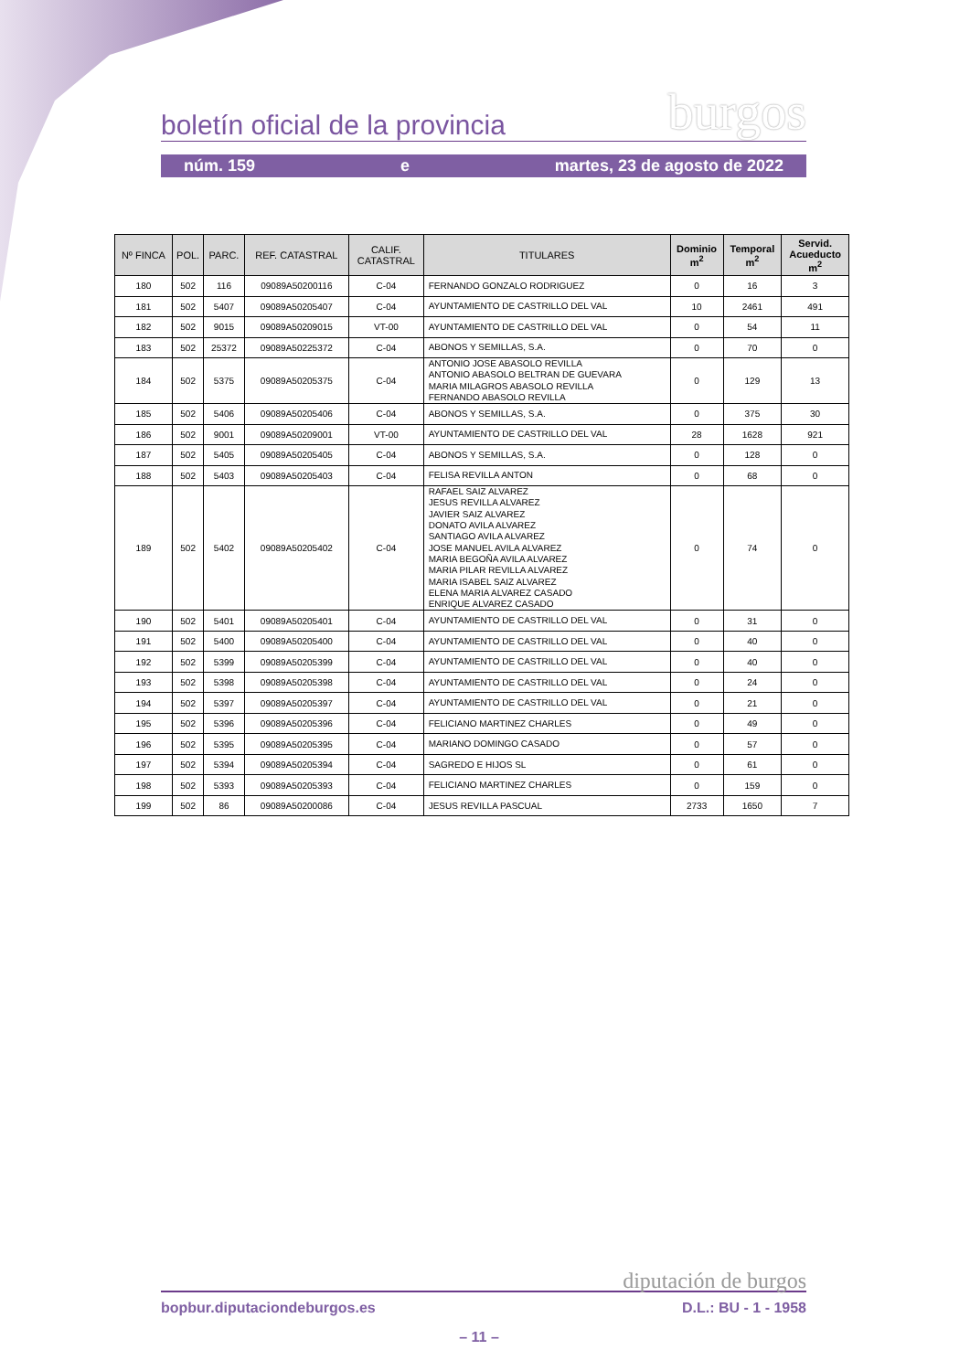boletín oficial de la provincia burgos
núm. 159 e martes, 23 de agosto de 2022
| Nº FINCA | POL. | PARC. | REF. CATASTRAL | CALIF. CATASTRAL | TITULARES | Dominio m<sup>2</sup> | Temporal m<sup>2</sup> | Servid. Acueducto m<sup>2</sup> |
| --- | --- | --- | --- | --- | --- | --- | --- | --- |
| 180 | 502 | 116 | 09089A50200116 | C-04 | FERNANDO GONZALO RODRIGUEZ | 0 | 16 | 3 |
| 181 | 502 | 5407 | 09089A50205407 | C-04 | AYUNTAMIENTO DE CASTRILLO DEL VAL | 10 | 2461 | 491 |
| 182 | 502 | 9015 | 09089A50209015 | VT-00 | AYUNTAMIENTO DE CASTRILLO DEL VAL | 0 | 54 | 11 |
| 183 | 502 | 25372 | 09089A50225372 | C-04 | ABONOS Y SEMILLAS, S.A. | 0 | 70 | 0 |
| 184 | 502 | 5375 | 09089A50205375 | C-04 | ANTONIO JOSE ABASOLO REVILLA ANTONIO ABASOLO BELTRAN DE GUEVARA MARIA MILAGROS ABASOLO REVILLA FERNANDO ABASOLO REVILLA | 0 | 129 | 13 |
| 185 | 502 | 5406 | 09089A50205406 | C-04 | ABONOS Y SEMILLAS, S.A. | 0 | 375 | 30 |
| 186 | 502 | 9001 | 09089A50209001 | VT-00 | AYUNTAMIENTO DE CASTRILLO DEL VAL | 28 | 1628 | 921 |
| 187 | 502 | 5405 | 09089A50205405 | C-04 | ABONOS Y SEMILLAS, S.A. | 0 | 128 | 0 |
| 188 | 502 | 5403 | 09089A50205403 | C-04 | FELISA REVILLA ANTON | 0 | 68 | 0 |
| 189 | 502 | 5402 | 09089A50205402 | C-04 | RAFAEL SAIZ ALVAREZ JESUS REVILLA ALVAREZ JAVIER SAIZ ALVAREZ DONATO AVILA ALVAREZ SANTIAGO AVILA ALVAREZ JOSE MANUEL AVILA ALVAREZ MARIA BEGOÑA AVILA ALVAREZ MARIA PILAR REVILLA ALVAREZ MARIA ISABEL SAIZ ALVAREZ ELENA MARIA ALVAREZ CASADO ENRIQUE ALVAREZ CASADO | 0 | 74 | 0 |
| 190 | 502 | 5401 | 09089A50205401 | C-04 | AYUNTAMIENTO DE CASTRILLO DEL VAL | 0 | 31 | 0 |
| 191 | 502 | 5400 | 09089A50205400 | C-04 | AYUNTAMIENTO DE CASTRILLO DEL VAL | 0 | 40 | 0 |
| 192 | 502 | 5399 | 09089A50205399 | C-04 | AYUNTAMIENTO DE CASTRILLO DEL VAL | 0 | 40 | 0 |
| 193 | 502 | 5398 | 09089A50205398 | C-04 | AYUNTAMIENTO DE CASTRILLO DEL VAL | 0 | 24 | 0 |
| 194 | 502 | 5397 | 09089A50205397 | C-04 | AYUNTAMIENTO DE CASTRILLO DEL VAL | 0 | 21 | 0 |
| 195 | 502 | 5396 | 09089A50205396 | C-04 | FELICIANO MARTINEZ CHARLES | 0 | 49 | 0 |
| 196 | 502 | 5395 | 09089A50205395 | C-04 | MARIANO DOMINGO CASADO | 0 | 57 | 0 |
| 197 | 502 | 5394 | 09089A50205394 | C-04 | SAGREDO E HIJOS SL | 0 | 61 | 0 |
| 198 | 502 | 5393 | 09089A50205393 | C-04 | FELICIANO MARTINEZ CHARLES | 0 | 159 | 0 |
| 199 | 502 | 86 | 09089A50200086 | C-04 | JESUS REVILLA PASCUAL | 2733 | 1650 | 7 |
diputación de burgos
bopbur.diputaciondeburgos.es D.L.: BU - 1 - 1958
– 11 –